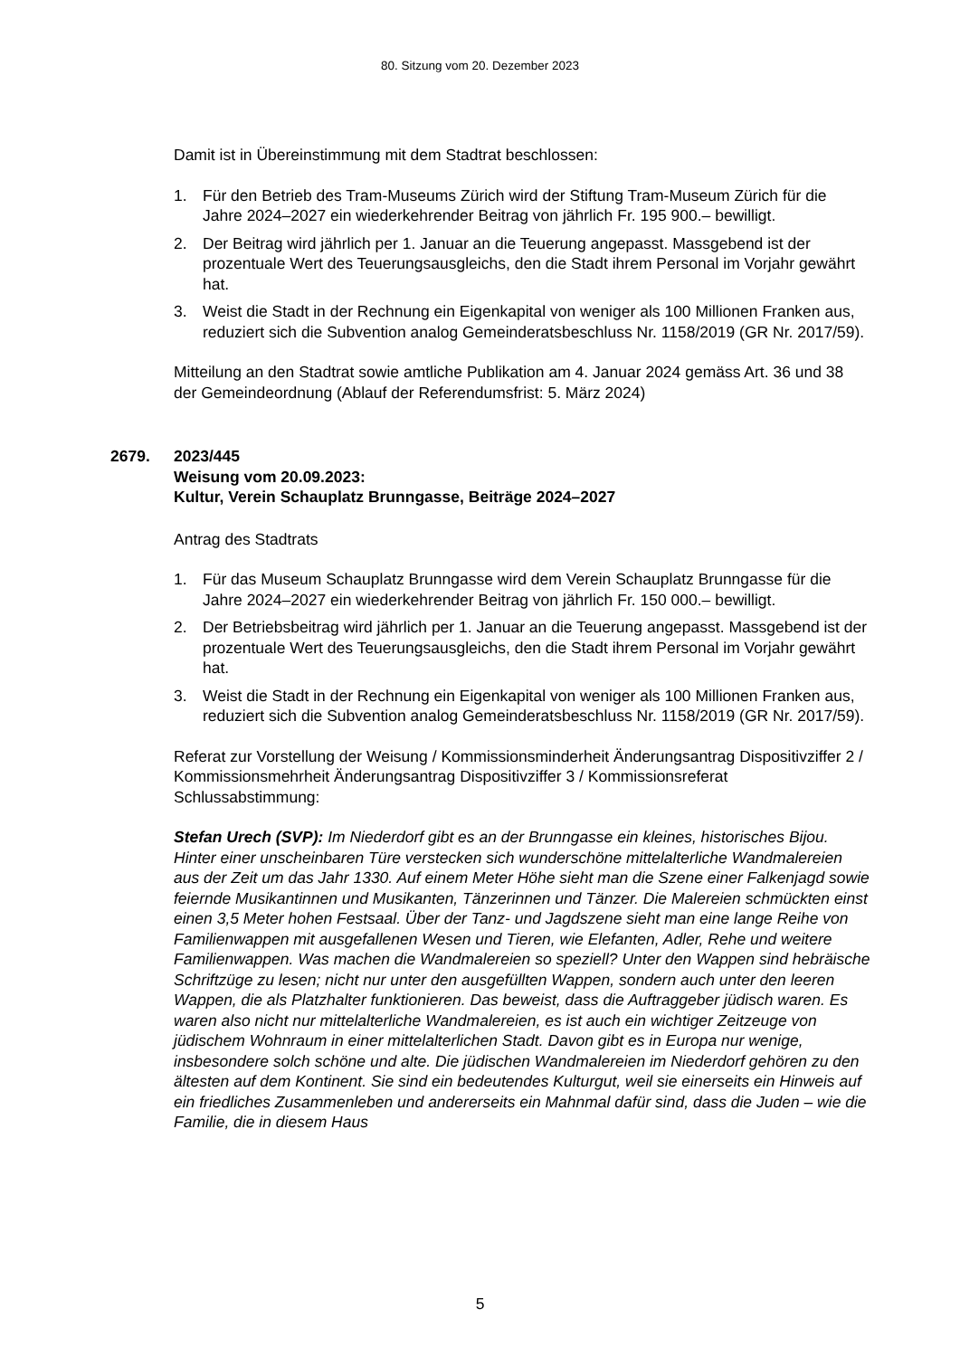80. Sitzung vom 20. Dezember 2023
Damit ist in Übereinstimmung mit dem Stadtrat beschlossen:
1. Für den Betrieb des Tram-Museums Zürich wird der Stiftung Tram-Museum Zürich für die Jahre 2024–2027 ein wiederkehrender Beitrag von jährlich Fr. 195 900.– bewilligt.
2. Der Beitrag wird jährlich per 1. Januar an die Teuerung angepasst. Massgebend ist der prozentuale Wert des Teuerungsausgleichs, den die Stadt ihrem Personal im Vorjahr gewährt hat.
3. Weist die Stadt in der Rechnung ein Eigenkapital von weniger als 100 Millionen Franken aus, reduziert sich die Subvention analog Gemeinderatsbeschluss Nr. 1158/2019 (GR Nr. 2017/59).
Mitteilung an den Stadtrat sowie amtliche Publikation am 4. Januar 2024 gemäss Art. 36 und 38 der Gemeindeordnung (Ablauf der Referendumsfrist: 5. März 2024)
2679. 2023/445
Weisung vom 20.09.2023:
Kultur, Verein Schauplatz Brunngasse, Beiträge 2024–2027
Antrag des Stadtrats
1. Für das Museum Schauplatz Brunngasse wird dem Verein Schauplatz Brunngasse für die Jahre 2024–2027 ein wiederkehrender Beitrag von jährlich Fr. 150 000.– bewilligt.
2. Der Betriebsbeitrag wird jährlich per 1. Januar an die Teuerung angepasst. Massgebend ist der prozentuale Wert des Teuerungsausgleichs, den die Stadt ihrem Personal im Vorjahr gewährt hat.
3. Weist die Stadt in der Rechnung ein Eigenkapital von weniger als 100 Millionen Franken aus, reduziert sich die Subvention analog Gemeinderatsbeschluss Nr. 1158/2019 (GR Nr. 2017/59).
Referat zur Vorstellung der Weisung / Kommissionsminderheit Änderungsantrag Dispositivziffer 2 / Kommissionsmehrheit Änderungsantrag Dispositivziffer 3 / Kommissionsreferat Schlussabstimmung:
Stefan Urech (SVP): Im Niederdorf gibt es an der Brunngasse ein kleines, historisches Bijou. Hinter einer unscheinbaren Türe verstecken sich wunderschöne mittelalterliche Wandmalereien aus der Zeit um das Jahr 1330. Auf einem Meter Höhe sieht man die Szene einer Falkenjagd sowie feiernde Musikantinnen und Musikanten, Tänzerinnen und Tänzer. Die Malereien schmückten einst einen 3,5 Meter hohen Festsaal. Über der Tanz- und Jagdszene sieht man eine lange Reihe von Familienwappen mit ausgefallenen Wesen und Tieren, wie Elefanten, Adler, Rehe und weitere Familienwappen. Was machen die Wandmalereien so speziell? Unter den Wappen sind hebräische Schriftzüge zu lesen; nicht nur unter den ausgefüllten Wappen, sondern auch unter den leeren Wappen, die als Platzhalter funktionieren. Das beweist, dass die Auftraggeber jüdisch waren. Es waren also nicht nur mittelalterliche Wandmalereien, es ist auch ein wichtiger Zeitzeuge von jüdischem Wohnraum in einer mittelalterlichen Stadt. Davon gibt es in Europa nur wenige, insbesondere solch schöne und alte. Die jüdischen Wandmalereien im Niederdorf gehören zu den ältesten auf dem Kontinent. Sie sind ein bedeutendes Kulturgut, weil sie einerseits ein Hinweis auf ein friedliches Zusammenleben und andererseits ein Mahnmal dafür sind, dass die Juden – wie die Familie, die in diesem Haus
5